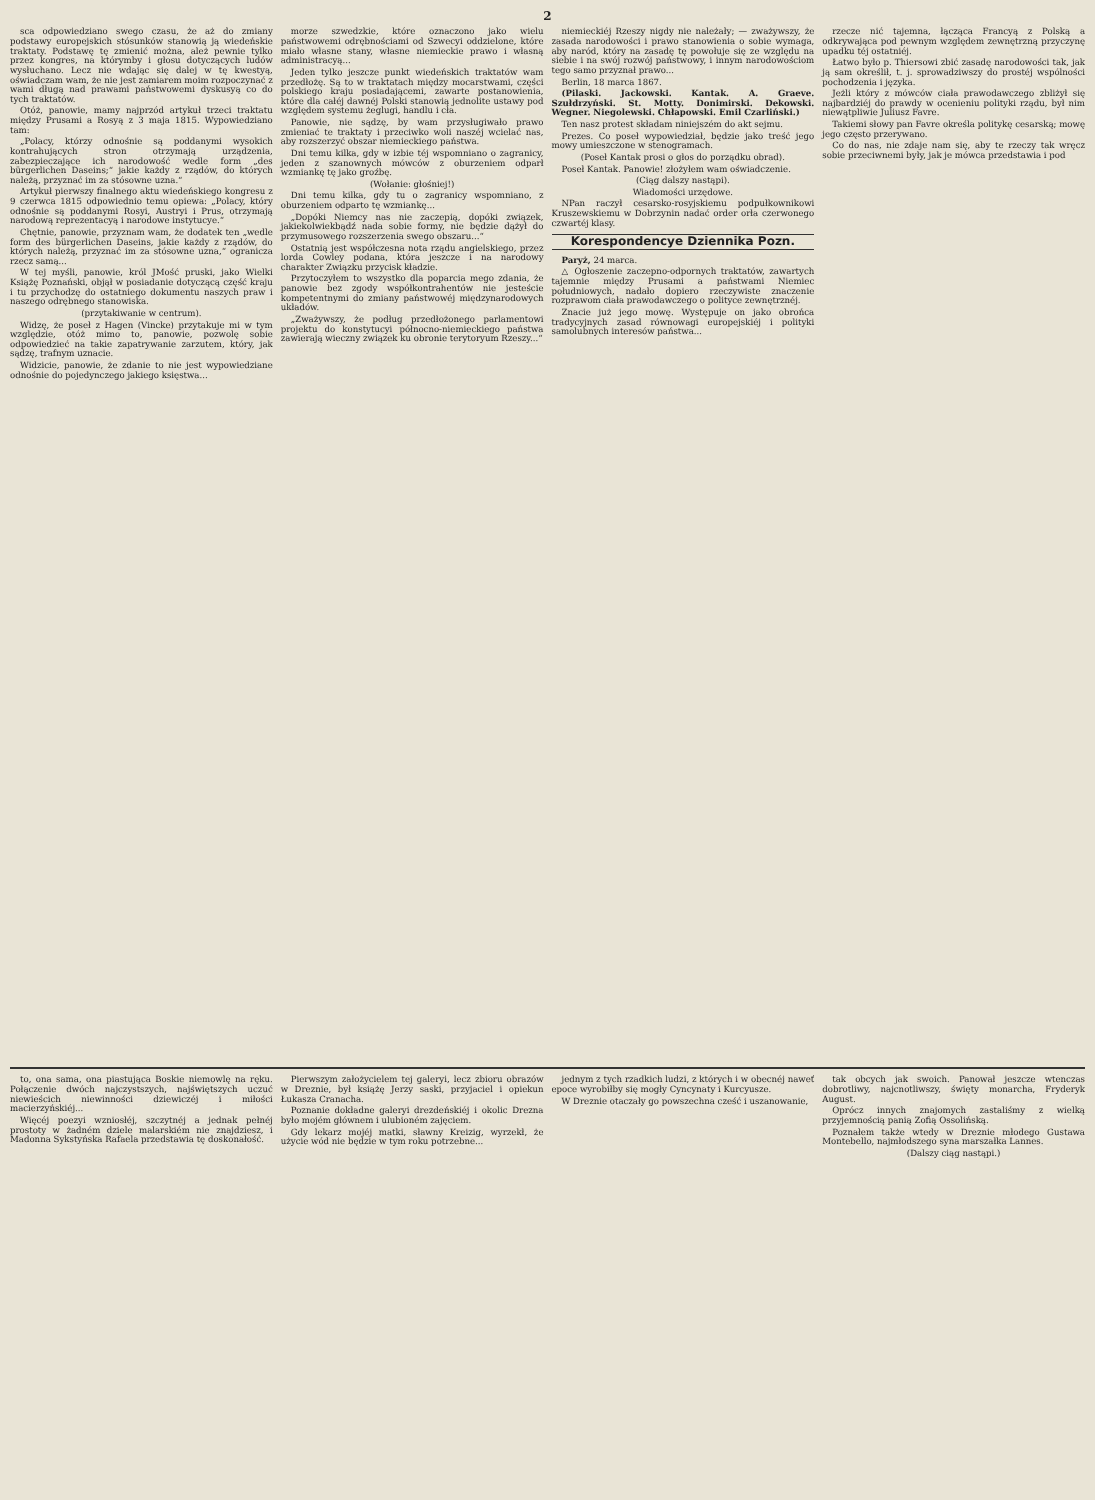2
sca odpowiedziano swego czasu, że aż do zmiany podstawy europejskich stósunków stanowią ją wiedeńskie traktaty. Podstawę tę zmienić można, ależ pewnie tylko przez kongres, na którymby i głosu dotyczących ludów wysłuchano. Lecz nie wdając się dalej w tę kwestyą, oświadczam wam, że nie jest zamiarem moim rozpoczynać z wami długą nad prawami państwowemi dyskusyą co do tych traktatów.
Otóż, panowie, mamy najprzód artykuł trzeci traktatu między Prusami a Rosyą z 3 maja 1815. Wypowiedziano tam:
„Polacy, którzy odnośnie są poddanymi wysokich kontrahujących stron otrzymają urządzenia, zabezpieczające ich narodowość wedle form „des bürgerlichen Daseins;“ jakie każdy z rządów, do których należą, przyznać im za stósowne uzna.“
Artykuł pierwszy finalnego aktu wiedeńskiego kongresu z 9 czerwca 1815 odpowiednio temu opiewa: „Polacy, który odnośnie są poddanymi Rosyi, Austryi i Prus, otrzymają narodową reprezentacyą i narodowe instytucye.“
Chętnie, panowie, przyznam wam, że dodatek ten „wedle form des bürgerlichen Daseins, jakie każdy z rządów, do których należą, przyznać im za stósowne uzna,“ ogranicza rzecz samą...
W tej myśli, panowie, król JMość pruski, jako Wielki Książę Poznański, objął w posiadanie dotyczącą część kraju i tu przychodzę do ostatniego dokumentu naszych praw i naszego odrębnego stanowiska.
(przytakiwanie w centrum).
Widzę, że poseł z Hagen (Vincke) przytakuje mi w tym względzie, otóż mimo to, panowie, pozwolę sobie odpowiedzieć na takie zapatrywanie zarzutem, który, jak sądzę, trafnym uznacie.
Widzicie, panowie, że zdanie to nie jest wypowiedziane odnośnie do pojedynczego jakiego księstwa...
morze szwedzkie, które oznaczono jako wielu państwowemi odrębnościami od Szwecyi oddzielone, które miało własne stany, własne niemieckie prawo i własną administracyą...
Jeden tylko jeszcze punkt wiedeńskich traktatów wam przedłożę. Są to w traktatach między mocarstwami, części polskiego kraju posiadającemi, zawarte postanowienia, które dla całéj dawnéj Polski stanowią jednolite ustawy pod względem systemu żeglugi, handlu i cła.
Panowie, nie sądzę, by wam przysługiwało prawo zmieniać te traktaty i przeciwko woli naszéj wcielać nas, aby rozszerzyć obszar niemieckiego państwa.
Dni temu kilka, gdy w izbie téj wspomniano o zagranicy, jeden z szanownych mówców z oburzeniem odparł wzmiankę tę jako groźbę.
(Wołanie: głośniej!)
Dni temu kilka, gdy tu o zagranicy wspomniano, z oburzeniem odparto tę wzmiankę...
„Dopóki Niemcy nas nie zaczepią, dopóki związek, jakiekolwiekbądź nada sobie formy, nie będzie dążył do przymusowego rozszerzenia swego obszaru...“
Ostatnią jest współczesna nota rządu angielskiego, przez lorda Cowley podana, która jeszcze i na narodowy charakter Związku przycisk kładzie.
Przytoczyłem to wszystko dla poparcia mego zdania, że panowie bez zgody współkontrahentów nie jesteście kompetentnymi do zmiany państwowéj międzynarodowych układów.
„Zważywszy, że podług przedłożonego parlamentowi projektu do konstytucyi północno-niemieckiego państwa zawierają wieczny związek ku obronie terytoryum Rzeszy...“
niemieckiéj Rzeszy nigdy nie należały; — zważywszy, że zasada narodowości i prawo stanowienia o sobie wymaga, aby naród, który na zasadę tę powołuje się ze względu na siebie i na swój rozwój państwowy, i innym narodowościom tego samo przyznał prawo...
Berlin, 18 marca 1867.
(Pilaski. Jackowski. Kantak. A. Graeve. Szułdrzyński. St. Motty. Donimirski. Dekowski. Wegner. Niegolewski. Chłapowski. Emil Czarliński.)
Ten nasz protest składam niniejszém do akt sejmu.
Prezes. Co poseł wypowiedział, będzie jako treść jego mowy umieszczone w stenogramach.
(Poseł Kantak prosi o głos do porządku obrad).
Poseł Kantak. Panowie! złożyłem wam oświadczenie.
(Ciąg dalszy nastąpi).
Wiadomości urzędowe.
NPan raczył cesarsko-rosyjskiemu podpułkownikowi Kruszewskiemu w Dobrzynin nadać order orła czerwonego czwartéj klasy.
Korespondencye Dziennika Pozn.
Paryż, 24 marca.
△ Ogłoszenie zaczepno-odpornych traktatów, zawartych tajemnie między Prusami a państwami Niemiec południowych, nadało dopiero rzeczywiste znaczenie rozprawom ciała prawodawczego o polityce zewnętrznéj.
Znacie już jego mowę. Występuje on jako obrońca tradycyjnych zasad równowagi europejskiéj i polityki samolubnych interesów państwa...
rzecze nić tajemna, łącząca Francyą z Polską a odkrywająca pod pewnym względem zewnętrzną przyczynę upadku téj ostatniéj.
Łatwo było p. Thiersowi zbić zasadę narodowości tak, jak ją sam określił, t. j. sprowadziwszy do prostéj wspólności pochodzenia i języka.
Jeżli który z mówców ciała prawodawczego zbliżył się najbardziéj do prawdy w ocenieniu polityki rządu, był nim niewątpliwie Juliusz Favre.
Takiemi słowy pan Favre określa politykę cesarską; mowę jego często przerywano.
Co do nas, nie zdaje nam się, aby te rzeczy tak wręcz sobie przeciwnemi były, jak je mówca przedstawia i pod
to, ona sama, ona piastująca Boskie niemowlę na ręku. Połączenie dwóch najczystszych, najświętszych uczuć niewieścich niewinności dziewiczéj i miłości macierzyńskiéj...
Więcéj poezyi wzniosłéj, szczytnéj a jednak pełnéj prostoty w żadném dziele malarskiém nie znajdziesz, i Madonna Sykstyńska Rafaela przedstawia tę doskonałość.
Pierwszym założycielem tej galeryi, lecz zbioru obrazów w Dreznie, był książę Jerzy saski, przyjaciel i opiekun Łukasza Cranacha.
Poznanie dokładne galeryi drezdeńskiéj i okolic Drezna było mojém głównem i ulubioném zajęciem.
Gdy lekarz mojéj matki, sławny Kreizig, wyrzekł, że użycie wód nie będzie w tym roku potrzebne...
jednym z tych rzadkich ludzi, z których i w obecnéj naweť epoce wyrobiłby się mogły Cyncynaty i Kurcyusze.
W Dreznie otaczały go powszechna cześć i uszanowanie,
tak obcych jak swoich. Panował jeszcze wtenczas dobrotliwy, najcnotliwszy, święty monarcha, Fryderyk August.
Oprócz innych znajomych zastaliśmy z wielką przyjemnością panią Zofią Ossolińską.
Poznałem także wtedy w Dreznie młodego Gustawa Montebello, najmłodszego syna marszałka Lannes.
(Dalszy ciąg nastąpi.)